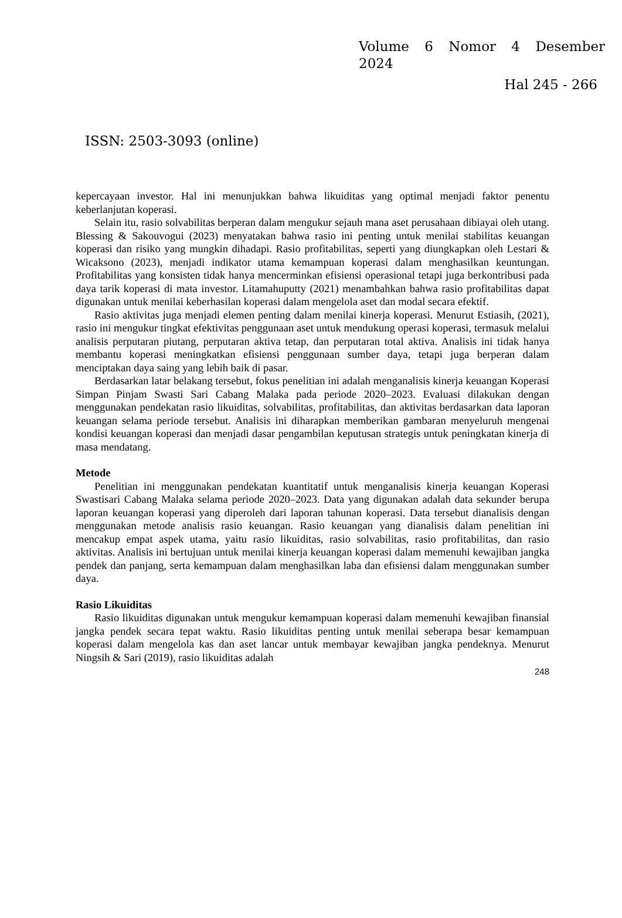Volume 6 Nomor 4 Desember
2024
Hal 245 - 266
ISSN: 2503-3093 (online)
kepercayaan investor. Hal ini menunjukkan bahwa likuiditas yang optimal menjadi faktor penentu keberlanjutan koperasi.
Selain itu, rasio solvabilitas berperan dalam mengukur sejauh mana aset perusahaan dibiayai oleh utang. Blessing & Sakouvogui (2023) menyatakan bahwa rasio ini penting untuk menilai stabilitas keuangan koperasi dan risiko yang mungkin dihadapi. Rasio profitabilitas, seperti yang diungkapkan oleh Lestari & Wicaksono (2023), menjadi indikator utama kemampuan koperasi dalam menghasilkan keuntungan. Profitabilitas yang konsisten tidak hanya mencerminkan efisiensi operasional tetapi juga berkontribusi pada daya tarik koperasi di mata investor. Litamahuputty (2021) menambahkan bahwa rasio profitabilitas dapat digunakan untuk menilai keberhasilan koperasi dalam mengelola aset dan modal secara efektif.
Rasio aktivitas juga menjadi elemen penting dalam menilai kinerja koperasi. Menurut Estiasih, (2021), rasio ini mengukur tingkat efektivitas penggunaan aset untuk mendukung operasi koperasi, termasuk melalui analisis perputaran piutang, perputaran aktiva tetap, dan perputaran total aktiva. Analisis ini tidak hanya membantu koperasi meningkatkan efisiensi penggunaan sumber daya, tetapi juga berperan dalam menciptakan daya saing yang lebih baik di pasar.
Berdasarkan latar belakang tersebut, fokus penelitian ini adalah menganalisis kinerja keuangan Koperasi Simpan Pinjam Swasti Sari Cabang Malaka pada periode 2020–2023. Evaluasi dilakukan dengan menggunakan pendekatan rasio likuiditas, solvabilitas, profitabilitas, dan aktivitas berdasarkan data laporan keuangan selama periode tersebut. Analisis ini diharapkan memberikan gambaran menyeluruh mengenai kondisi keuangan koperasi dan menjadi dasar pengambilan keputusan strategis untuk peningkatan kinerja di masa mendatang.
Metode
Penelitian ini menggunakan pendekatan kuantitatif untuk menganalisis kinerja keuangan Koperasi Swastisari Cabang Malaka selama periode 2020–2023. Data yang digunakan adalah data sekunder berupa laporan keuangan koperasi yang diperoleh dari laporan tahunan koperasi. Data tersebut dianalisis dengan menggunakan metode analisis rasio keuangan. Rasio keuangan yang dianalisis dalam penelitian ini mencakup empat aspek utama, yaitu rasio likuiditas, rasio solvabilitas, rasio profitabilitas, dan rasio aktivitas. Analisis ini bertujuan untuk menilai kinerja keuangan koperasi dalam memenuhi kewajiban jangka pendek dan panjang, serta kemampuan dalam menghasilkan laba dan efisiensi dalam menggunakan sumber daya.
Rasio Likuiditas
Rasio likuiditas digunakan untuk mengukur kemampuan koperasi dalam memenuhi kewajiban finansial jangka pendek secara tepat waktu. Rasio likuiditas penting untuk menilai seberapa besar kemampuan koperasi dalam mengelola kas dan aset lancar untuk membayar kewajiban jangka pendeknya. Menurut Ningsih & Sari (2019), rasio likuiditas adalah
248